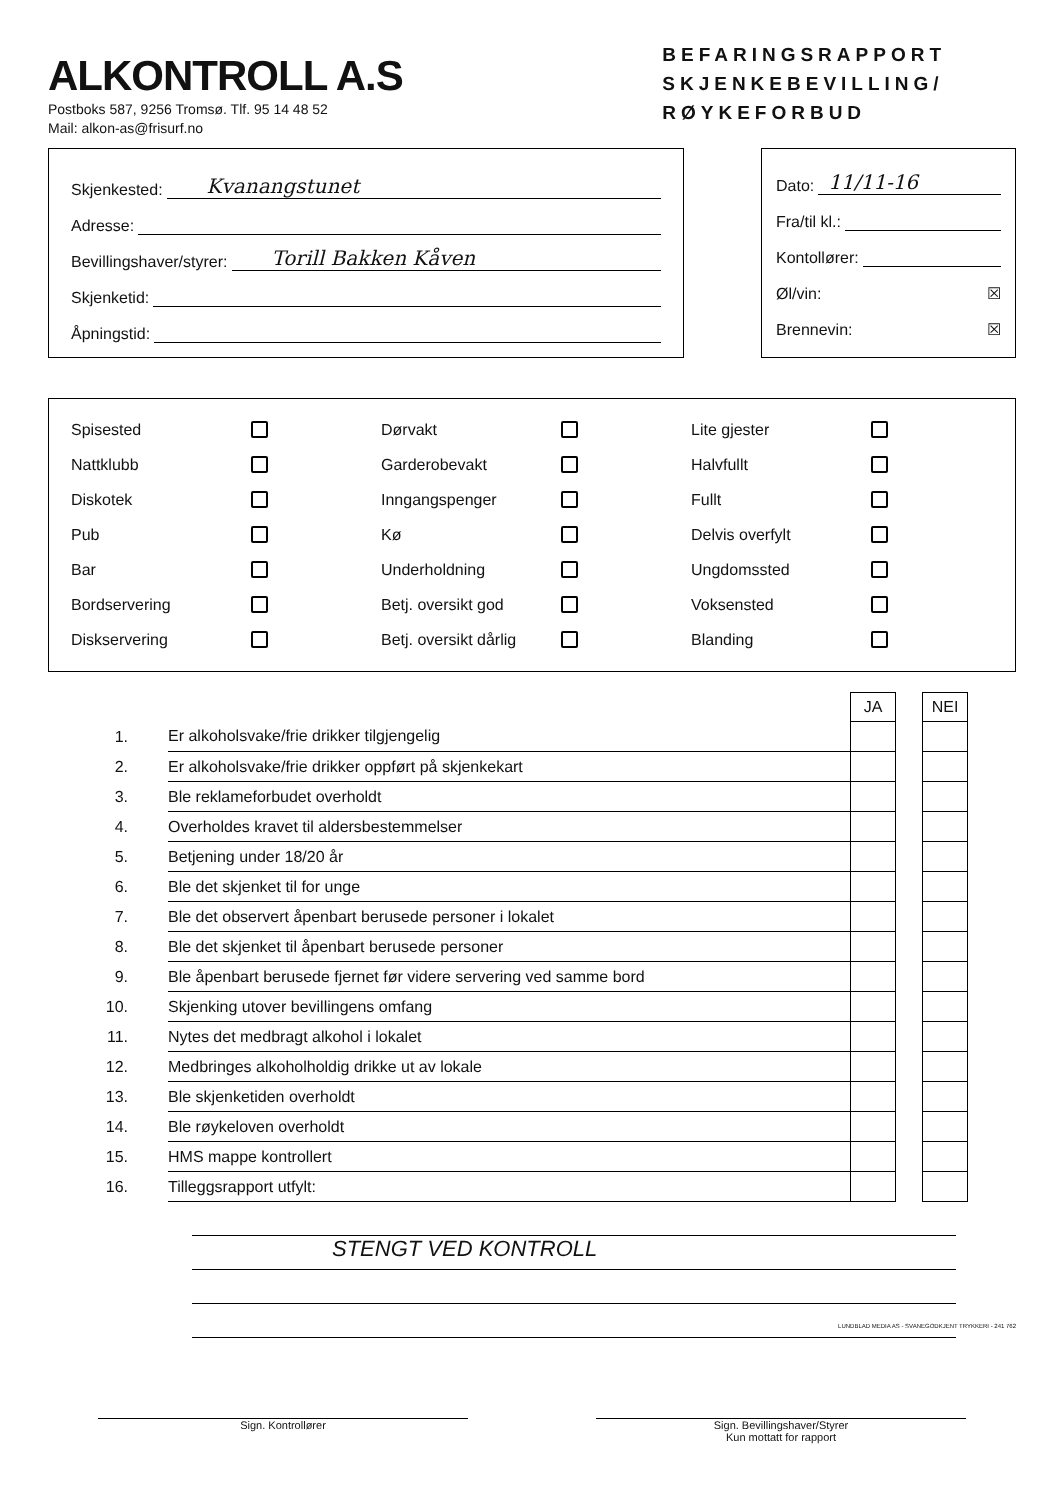ALKONTROLL A.S
Postboks 587, 9256 Tromsø. Tlf. 95 14 48 52
Mail: alkon-as@frisurf.no
BEFARINGSRAPPORT
SKJENKEBEVILLING/
RØYKEFORBUD
Skjenkested: Kvanangstunet
Adresse:
Bevillingshaver/styrer: Torill Bakken Kåven
Skjenketid:
Åpningstid:
Dato: 11/11-16
Fra/til kl.:
Kontollører:
Øl/vin: ☒
Brennevin: ☒
Spisested Dørvakt Lite gjester Nattklubb Garderobevakt Halvfullt Diskotek Inngangspenger Fullt Pub Kø Delvis overfylt Bar Underholdning Ungdomssted Bordservering Betj. oversikt god Voksensted Diskservering Betj. oversikt dårlig Blanding
| | | JA | | NEI |
| 1. | Er alkoholsvake/frie drikker tilgjengelig | | | |
| 2. | Er alkoholsvake/frie drikker oppført på skjenkekart | | | |
| 3. | Ble reklameforbudet overholdt | | | |
| 4. | Overholdes kravet til aldersbestemmelser | | | |
| 5. | Betjening under 18/20 år | | | |
| 6. | Ble det skjenket til for unge | | | |
| 7. | Ble det observert åpenbart berusede personer i lokalet | | | |
| 8. | Ble det skjenket til åpenbart berusede personer | | | |
| 9. | Ble åpenbart berusede fjernet før videre servering ved samme bord | | | |
| 10. | Skjenking utover bevillingens omfang | | | |
| 11. | Nytes det medbragt alkohol i lokalet | | | |
| 12. | Medbringes alkoholholdig drikke ut av lokale | | | |
| 13. | Ble skjenketiden overholdt | | | |
| 14. | Ble røykeloven overholdt | | | |
| 15. | HMS mappe kontrollert | | | |
| 16. | Tilleggsrapport utfylt: | | | |
STENGT VED KONTROLL
Sign. Kontrollører Sign. Bevillingshaver/Styrer
Kun mottatt for rapport
LUNDBLAD MEDIA AS - SVANEGODKJENT TRYKKERI - 241 762